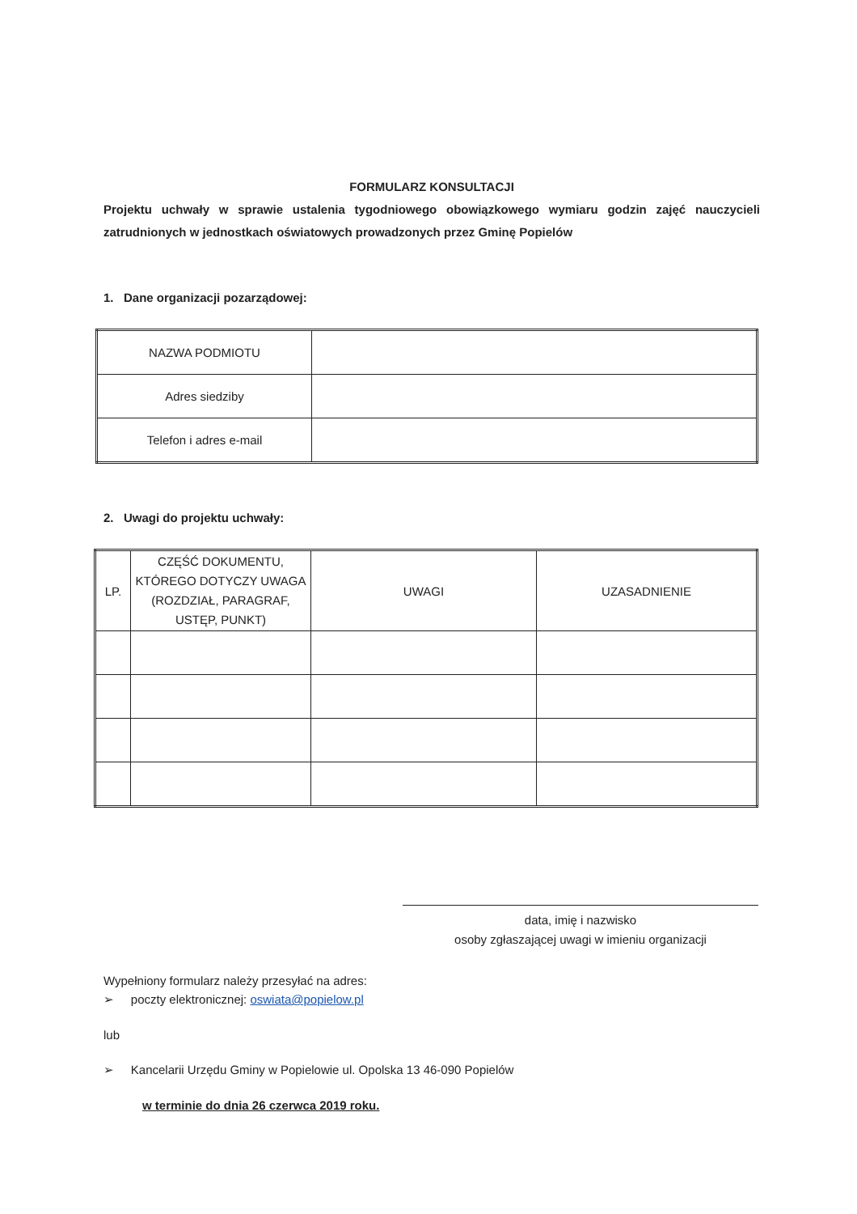FORMULARZ KONSULTACJI
Projektu uchwały w sprawie ustalenia tygodniowego obowiązkowego wymiaru godzin zajęć nauczycieli zatrudnionych w jednostkach oświatowych prowadzonych przez Gminę Popielów
1. Dane organizacji pozarządowej:
| NAZWA PODMIOTU | |
| Adres siedziby | |
| Telefon i adres e-mail | |
2. Uwagi do projektu uchwały:
| LP. | CZĘŚĆ DOKUMENTU, KTÓREGO DOTYCZY UWAGA (ROZDZIAŁ, PARAGRAF, USTĘP, PUNKT) | UWAGI | UZASADNIENIE |
| --- | --- | --- | --- |
data, imię i nazwisko
osoby zgłaszającej uwagi w imieniu organizacji
Wypełniony formularz należy przesyłać na adres:
➢ poczty elektronicznej: oswiata@popielow.pl
lub
➢ Kancelarii Urzędu Gminy w Popielowie ul. Opolska 13 46-090 Popielów
w terminie do dnia 26 czerwca 2019 roku.